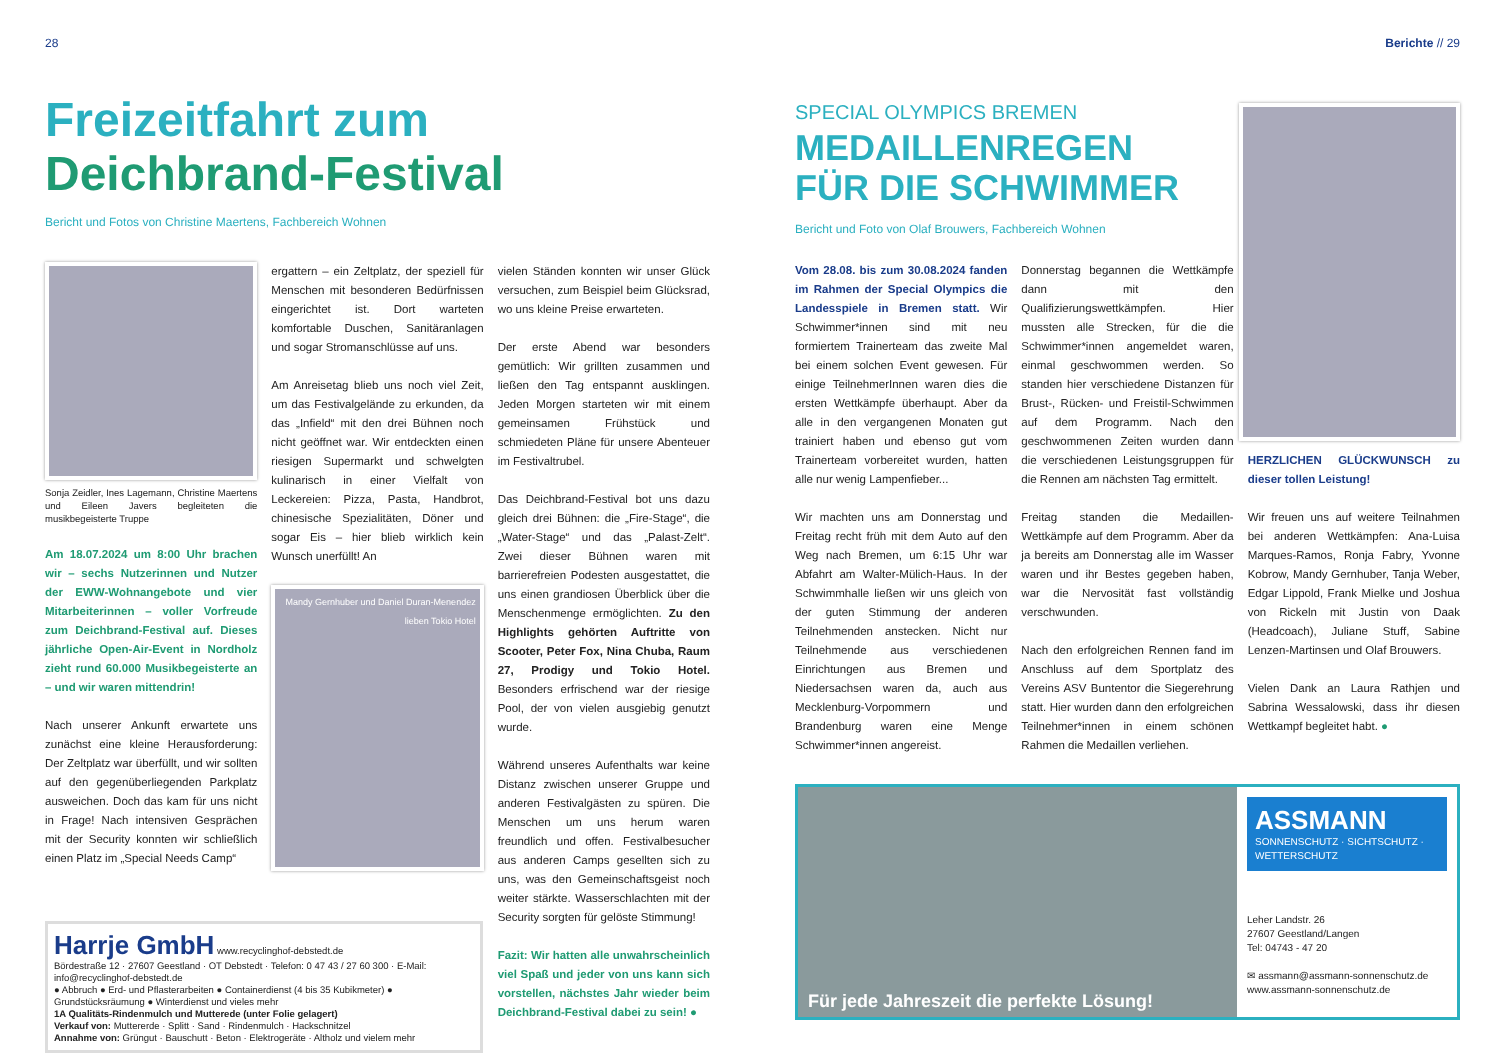28
Freizeitfahrt zum
Deichbrand-Festival
Bericht und Fotos von Christine Maertens, Fachbereich Wohnen
Sonja Zeidler, Ines Lagemann, Christine Maertens und Eileen Javers begleiteten die musikbegeisterte Truppe
Am 18.07.2024 um 8:00 Uhr brachen wir – sechs Nutzerinnen und Nutzer der EWW-Wohnangebote und vier Mitarbeiterinnen – voller Vorfreude zum Deichbrand-Festival auf. Dieses jährliche Open-Air-Event in Nordholz zieht rund 60.000 Musikbegeisterte an – und wir waren mittendrin!
Nach unserer Ankunft erwartete uns zunächst eine kleine Herausforderung: Der Zeltplatz war überfüllt, und wir sollten auf den gegenüberliegenden Parkplatz ausweichen. Doch das kam für uns nicht in Frage! Nach intensiven Gesprächen mit der Security konnten wir schließlich einen Platz im „Special Needs Camp“
ergattern – ein Zeltplatz, der speziell für Menschen mit besonderen Bedürfnissen eingerichtet ist. Dort warteten komfortable Duschen, Sanitäranlagen und sogar Stromanschlüsse auf uns.
Am Anreisetag blieb uns noch viel Zeit, um das Festivalgelände zu erkunden, da das „Infield“ mit den drei Bühnen noch nicht geöffnet war. Wir entdeckten einen riesigen Supermarkt und schwelgten kulinarisch in einer Vielfalt von Leckereien: Pizza, Pasta, Handbrot, chinesische Spezialitäten, Döner und sogar Eis – hier blieb wirklich kein Wunsch unerfüllt! An
Mandy Gernhuber und Daniel Duran-Menendez lieben Tokio Hotel
vielen Ständen konnten wir unser Glück versuchen, zum Beispiel beim Glücksrad, wo uns kleine Preise erwarteten.
Der erste Abend war besonders gemütlich: Wir grillten zusammen und ließen den Tag entspannt ausklingen. Jeden Morgen starteten wir mit einem gemeinsamen Frühstück und schmiedeten Pläne für unsere Abenteuer im Festivaltrubel.
Das Deichbrand-Festival bot uns dazu gleich drei Bühnen: die „Fire-Stage“, die „Water-Stage“ und das „Palast-Zelt“. Zwei dieser Bühnen waren mit barrierefreien Podesten ausgestattet, die uns einen grandiosen Überblick über die Menschenmenge ermöglichten. Zu den Highlights gehörten Auftritte von Scooter, Peter Fox, Nina Chuba, Raum 27, Prodigy und Tokio Hotel. Besonders erfrischend war der riesige Pool, der von vielen ausgiebig genutzt wurde.
Während unseres Aufenthalts war keine Distanz zwischen unserer Gruppe und anderen Festivalgästen zu spüren. Die Menschen um uns herum waren freundlich und offen. Festivalbesucher aus anderen Camps gesellten sich zu uns, was den Gemeinschaftsgeist noch weiter stärkte. Wasserschlachten mit der Security sorgten für gelöste Stimmung!
Fazit: Wir hatten alle unwahrscheinlich viel Spaß und jeder von uns kann sich vorstellen, nächstes Jahr wieder beim Deichbrand-Festival dabei zu sein! ●
Harrje GmbH www.recyclinghof-debstedt.de
Bördestraße 12 · 27607 Geestland · OT Debstedt · Telefon: 0 47 43 / 27 60 300 · E-Mail: info@recyclinghof-debstedt.de
● Abbruch ● Erd- und Pflasterarbeiten ● Containerdienst (4 bis 35 Kubikmeter) ● Grundstücksräumung ● Winterdienst und vieles mehr
1A Qualitäts-Rindenmulch und Mutterede (unter Folie gelagert)
Verkauf von: Muttererde · Splitt · Sand · Rindenmulch · Hackschnitzel
Annahme von: Grüngut · Bauschutt · Beton · Elektrogeräte · Altholz und vielem mehr
Berichte // 29
SPECIAL OLYMPICS BREMEN
MEDAILLENREGEN
FÜR DIE SCHWIMMER
Bericht und Foto von Olaf Brouwers, Fachbereich Wohnen
Vom 28.08. bis zum 30.08.2024 fanden im Rahmen der Special Olympics die Landesspiele in Bremen statt. Wir Schwimmer*innen sind mit neu formiertem Trainerteam das zweite Mal bei einem solchen Event gewesen. Für einige TeilnehmerInnen waren dies die ersten Wettkämpfe überhaupt. Aber da alle in den vergangenen Monaten gut trainiert haben und ebenso gut vom Trainerteam vorbereitet wurden, hatten alle nur wenig Lampenfieber...
Wir machten uns am Donnerstag und Freitag recht früh mit dem Auto auf den Weg nach Bremen, um 6:15 Uhr war Abfahrt am Walter-Mülich-Haus. In der Schwimmhalle ließen wir uns gleich von der guten Stimmung der anderen Teilnehmenden anstecken. Nicht nur Teilnehmende aus verschiedenen Einrichtungen aus Bremen und Niedersachsen waren da, auch aus Mecklenburg-Vorpommern und Brandenburg waren eine Menge Schwimmer*innen angereist.
Donnerstag begannen die Wettkämpfe dann mit den Qualifizierungswettkämpfen. Hier mussten alle Strecken, für die die Schwimmer*innen angemeldet waren, einmal geschwommen werden. So standen hier verschiedene Distanzen für Brust-, Rücken- und Freistil-Schwimmen auf dem Programm. Nach den geschwommenen Zeiten wurden dann die verschiedenen Leistungsgruppen für die Rennen am nächsten Tag ermittelt.
Freitag standen die Medaillen-Wettkämpfe auf dem Programm. Aber da ja bereits am Donnerstag alle im Wasser waren und ihr Bestes gegeben haben, war die Nervosität fast vollständig verschwunden.
Nach den erfolgreichen Rennen fand im Anschluss auf dem Sportplatz des Vereins ASV Buntentor die Siegerehrung statt. Hier wurden dann den erfolgreichen Teilnehmer*innen in einem schönen Rahmen die Medaillen verliehen.
HERZLICHEN GLÜCKWUNSCH zu dieser tollen Leistung!
Wir freuen uns auf weitere Teilnahmen bei anderen Wettkämpfen: Ana-Luisa Marques-Ramos, Ronja Fabry, Yvonne Kobrow, Mandy Gernhuber, Tanja Weber, Edgar Lippold, Frank Mielke und Joshua von Rickeln mit Justin von Daak (Headcoach), Juliane Stuff, Sabine Lenzen-Martinsen und Olaf Brouwers.
Vielen Dank an Laura Rathjen und Sabrina Wessalowski, dass ihr diesen Wettkampf begleitet habt. ●
Für jede Jahreszeit die perfekte Lösung!
ASSMANN
SONNENSCHUTZ · SICHTSCHUTZ · WETTERSCHUTZ
Leher Landstr. 26
27607 Geestland/Langen
Tel: 04743 - 47 20
✉ assmann@assmann-sonnenschutz.de
www.assmann-sonnenschutz.de